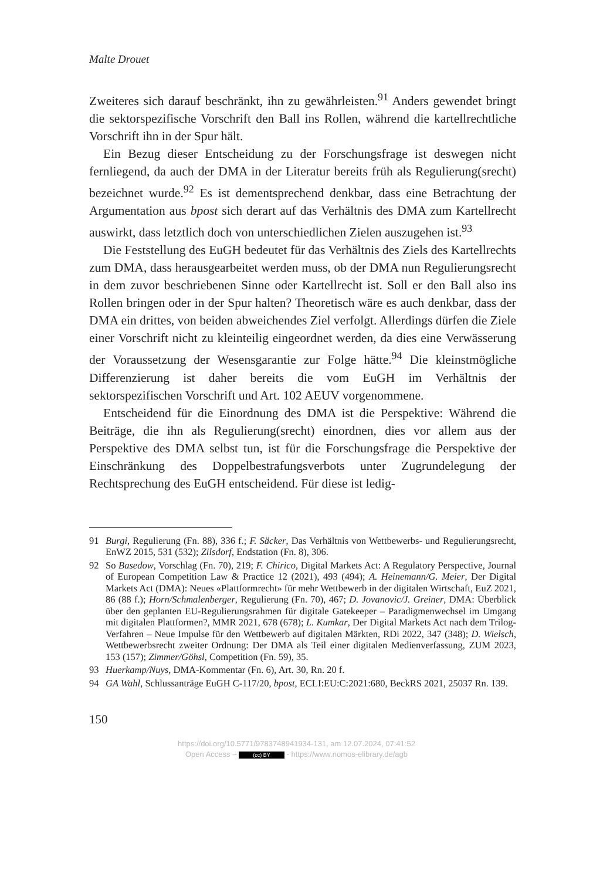Malte Drouet
Zweiteres sich darauf beschränkt, ihn zu gewährleisten.<sup>91</sup> Anders gewendet bringt die sektorspezifische Vorschrift den Ball ins Rollen, während die kartellrechtliche Vorschrift ihn in der Spur hält.
Ein Bezug dieser Entscheidung zu der Forschungsfrage ist deswegen nicht fernliegend, da auch der DMA in der Literatur bereits früh als Regulierung(srecht) bezeichnet wurde.<sup>92</sup> Es ist dementsprechend denkbar, dass eine Betrachtung der Argumentation aus bpost sich derart auf das Verhältnis des DMA zum Kartellrecht auswirkt, dass letztlich doch von unterschiedlichen Zielen auszugehen ist.<sup>93</sup>
Die Feststellung des EuGH bedeutet für das Verhältnis des Ziels des Kartellrechts zum DMA, dass herausgearbeitet werden muss, ob der DMA nun Regulierungsrecht in dem zuvor beschriebenen Sinne oder Kartellrecht ist. Soll er den Ball also ins Rollen bringen oder in der Spur halten? Theoretisch wäre es auch denkbar, dass der DMA ein drittes, von beiden abweichendes Ziel verfolgt. Allerdings dürfen die Ziele einer Vorschrift nicht zu kleinteilig eingeordnet werden, da dies eine Verwässerung der Voraussetzung der Wesensgarantie zur Folge hätte.<sup>94</sup> Die kleinstmögliche Differenzierung ist daher bereits die vom EuGH im Verhältnis der sektorspezifischen Vorschrift und Art. 102 AEUV vorgenommene.
Entscheidend für die Einordnung des DMA ist die Perspektive: Während die Beiträge, die ihn als Regulierung(srecht) einordnen, dies vor allem aus der Perspektive des DMA selbst tun, ist für die Forschungsfrage die Perspektive der Einschränkung des Doppelbestrafungsverbots unter Zugrundelegung der Rechtsprechung des EuGH entscheidend. Für diese ist ledig-
91 Burgi, Regulierung (Fn. 88), 336 f.; F. Säcker, Das Verhältnis von Wettbewerbs- und Regulierungsrecht, EnWZ 2015, 531 (532); Zilsdorf, Endstation (Fn. 8), 306.
92 So Basedow, Vorschlag (Fn. 70), 219; F. Chirico, Digital Markets Act: A Regulatory Perspective, Journal of European Competition Law & Practice 12 (2021), 493 (494); A. Heinemann/G. Meier, Der Digital Markets Act (DMA): Neues «Plattformrecht» für mehr Wettbewerb in der digitalen Wirtschaft, EuZ 2021, 86 (88 f.); Horn/Schmalenberger, Regulierung (Fn. 70), 467; D. Jovanovic/J. Greiner, DMA: Überblick über den geplanten EU-Regulierungsrahmen für digitale Gatekeeper – Paradigmenwechsel im Umgang mit digitalen Plattformen?, MMR 2021, 678 (678); L. Kumkar, Der Digital Markets Act nach dem Trilog-Verfahren – Neue Impulse für den Wettbewerb auf digitalen Märkten, RDi 2022, 347 (348); D. Wielsch, Wettbewerbsrecht zweiter Ordnung: Der DMA als Teil einer digitalen Medienverfassung, ZUM 2023, 153 (157); Zimmer/Göhsl, Competition (Fn. 59), 35.
93 Huerkamp/Nuys, DMA-Kommentar (Fn. 6), Art. 30, Rn. 20 f.
94 GA Wahl, Schlussanträge EuGH C-117/20, bpost, ECLI:EU:C:2021:680, BeckRS 2021, 25037 Rn. 139.
150
https://doi.org/10.5771/9783748941934-131, am 12.07.2024, 07:41:52
Open Access – (cc) BY - https://www.nomos-elibrary.de/agb